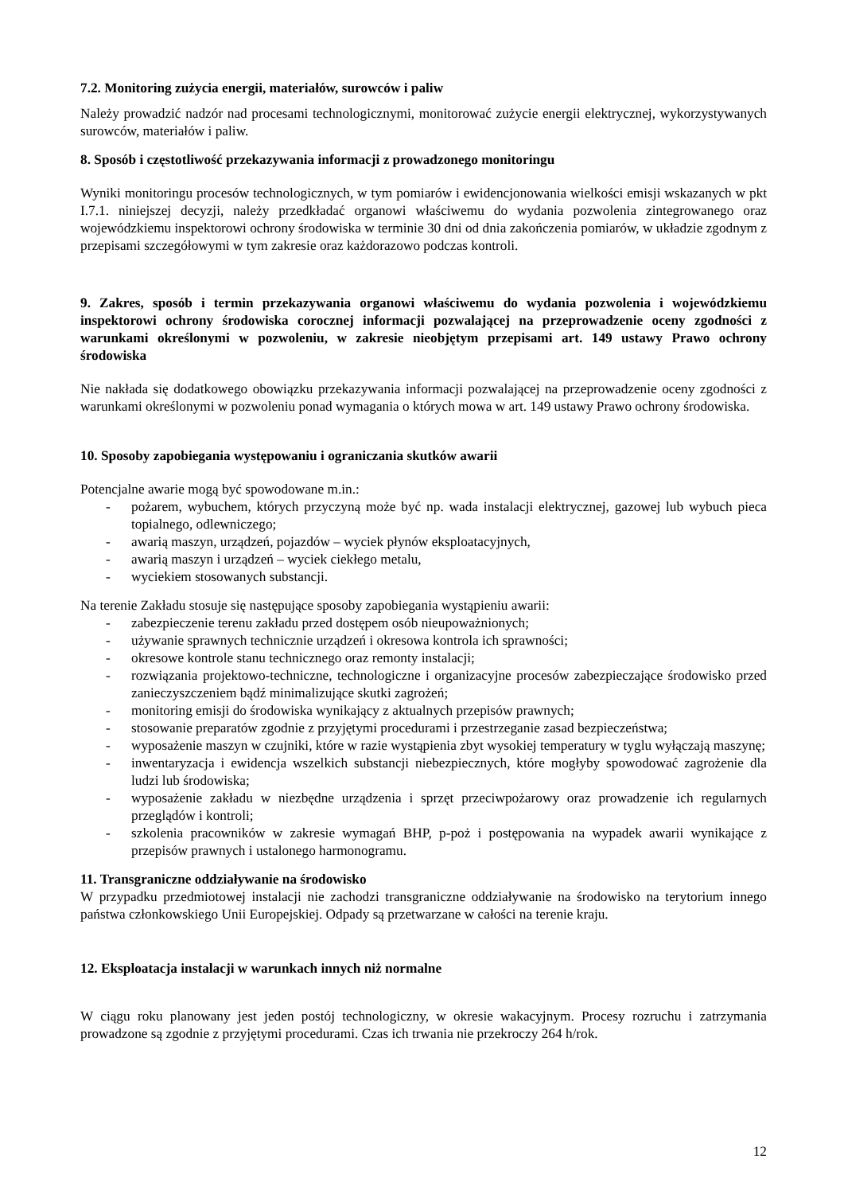7.2. Monitoring zużycia energii, materiałów, surowców i paliw
Należy prowadzić nadzór nad procesami technologicznymi, monitorować zużycie energii elektrycznej, wykorzystywanych surowców, materiałów i paliw.
8. Sposób i częstotliwość przekazywania informacji z prowadzonego monitoringu
Wyniki monitoringu procesów technologicznych, w tym pomiarów i ewidencjonowania wielkości emisji wskazanych w pkt I.7.1. niniejszej decyzji, należy przedkładać organowi właściwemu do wydania pozwolenia zintegrowanego oraz wojewódzkiemu inspektorowi ochrony środowiska w terminie 30 dni od dnia zakończenia pomiarów, w układzie zgodnym z przepisami szczegółowymi w tym zakresie oraz każdorazowo podczas kontroli.
9. Zakres, sposób i termin przekazywania organowi właściwemu do wydania pozwolenia i wojewódzkiemu inspektorowi ochrony środowiska corocznej informacji pozwalającej na przeprowadzenie oceny zgodności z warunkami określonymi w pozwoleniu, w zakresie nieobjętym przepisami art. 149 ustawy Prawo ochrony środowiska
Nie nakłada się dodatkowego obowiązku przekazywania informacji pozwalającej na przeprowadzenie oceny zgodności z warunkami określonymi w pozwoleniu ponad wymagania o których mowa w art. 149 ustawy Prawo ochrony środowiska.
10. Sposoby zapobiegania występowaniu i ograniczania skutków awarii
Potencjalne awarie mogą być spowodowane m.in.:
- pożarem, wybuchem, których przyczyną może być np. wada instalacji elektrycznej, gazowej lub wybuch pieca topialnego, odlewniczego;
- awarią maszyn, urządzeń, pojazdów – wyciek płynów eksploatacyjnych,
- awarią maszyn i urządzeń – wyciek ciekłego metalu,
- wyciekiem stosowanych substancji.
Na terenie Zakładu stosuje się następujące sposoby zapobiegania wystąpieniu awarii:
- zabezpieczenie terenu zakładu przed dostępem osób nieupoważnionych;
- używanie sprawnych technicznie urządzeń i okresowa kontrola ich sprawności;
- okresowe kontrole stanu technicznego oraz remonty instalacji;
- rozwiązania projektowo-techniczne, technologiczne i organizacyjne procesów zabezpieczające środowisko przed zanieczyszczeniem bądź minimalizujące skutki zagrożeń;
- monitoring emisji do środowiska wynikający z aktualnych przepisów prawnych;
- stosowanie preparatów zgodnie z przyjętymi procedurami i przestrzeganie zasad bezpieczeństwa;
- wyposażenie maszyn w czujniki, które w razie wystąpienia zbyt wysokiej temperatury w tyglu wyłączają maszynę;
- inwentaryzacja i ewidencja wszelkich substancji niebezpiecznych, które mogłyby spowodować zagrożenie dla ludzi lub środowiska;
- wyposażenie zakładu w niezbędne urządzenia i sprzęt przeciwpożarowy oraz prowadzenie ich regularnych przeglądów i kontroli;
- szkolenia pracowników w zakresie wymagań BHP, p-poż i postępowania na wypadek awarii wynikające z przepisów prawnych i ustalonego harmonogramu.
11. Transgraniczne oddziaływanie na środowisko
W przypadku przedmiotowej instalacji nie zachodzi transgraniczne oddziaływanie na środowisko na terytorium innego państwa członkowskiego Unii Europejskiej. Odpady są przetwarzane w całości na terenie kraju.
12. Eksploatacja instalacji w warunkach innych niż normalne
W ciągu roku planowany jest jeden postój technologiczny, w okresie wakacyjnym. Procesy rozruchu i zatrzymania prowadzone są zgodnie z przyjętymi procedurami. Czas ich trwania nie przekroczy 264 h/rok.
12